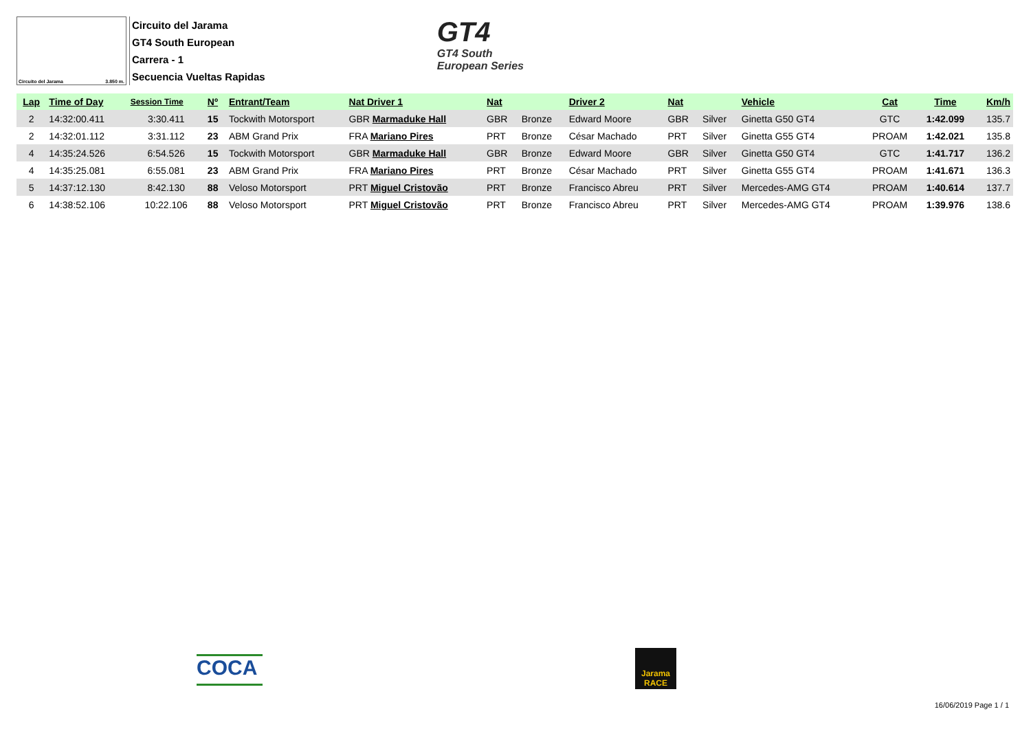Circuito del Jarama 3.850 m.
Circuito del Jarama
GT4 South European
Carrera - 1
Secuencia Vueltas Rapidas
GT4
GT4 South
European Series
| Lap | Time of Day | Session Time | Nº | Entrant/Team | Nat Driver 1 | Nat | | Driver 2 | Nat | | Vehicle | Cat | Time | Km/h |
| --- | --- | --- | --- | --- | --- | --- | --- | --- | --- | --- | --- | --- | --- | --- |
| 2 | 14:32:00.411 | 3:30.411 | 15 | Tockwith Motorsport | GBR Marmaduke Hall | GBR | Bronze | Edward Moore | GBR | Silver | Ginetta G50 GT4 | GTC | 1:42.099 | 135.7 |
| 2 | 14:32:01.112 | 3:31.112 | 23 | ABM Grand Prix | FRA Mariano Pires | PRT | Bronze | César Machado | PRT | Silver | Ginetta G55 GT4 | PROAM | 1:42.021 | 135.8 |
| 4 | 14:35:24.526 | 6:54.526 | 15 | Tockwith Motorsport | GBR Marmaduke Hall | GBR | Bronze | Edward Moore | GBR | Silver | Ginetta G50 GT4 | GTC | 1:41.717 | 136.2 |
| 4 | 14:35:25.081 | 6:55.081 | 23 | ABM Grand Prix | FRA Mariano Pires | PRT | Bronze | César Machado | PRT | Silver | Ginetta G55 GT4 | PROAM | 1:41.671 | 136.3 |
| 5 | 14:37:12.130 | 8:42.130 | 88 | Veloso Motorsport | PRT Miguel Cristovão | PRT | Bronze | Francisco Abreu | PRT | Silver | Mercedes-AMG GT4 | PROAM | 1:40.614 | 137.7 |
| 6 | 14:38:52.106 | 10:22.106 | 88 | Veloso Motorsport | PRT Miguel Cristovão | PRT | Bronze | Francisco Abreu | PRT | Silver | Mercedes-AMG GT4 | PROAM | 1:39.976 | 138.6 |
COCA
Jarama RACE
16/06/2019 Page 1 / 1